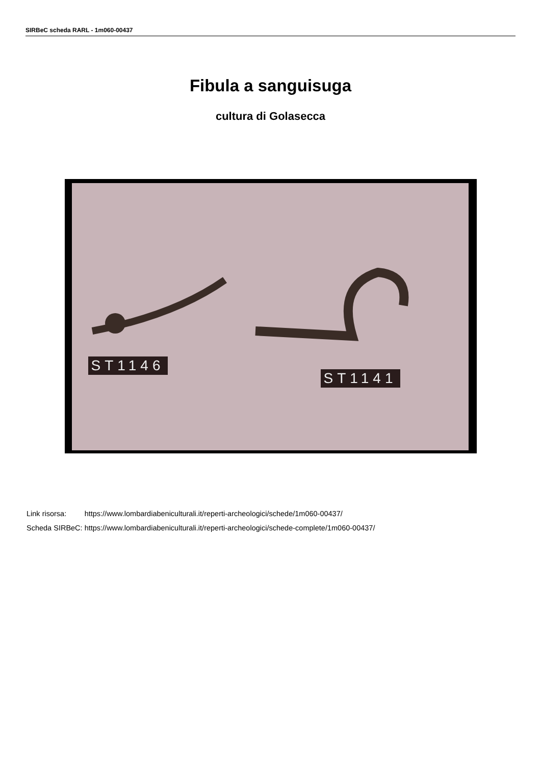SIRBeC scheda RARL - 1m060-00437
Fibula a sanguisuga
cultura di Golasecca
ST1146
ST1141
| Link risorsa: | https://www.lombardiabeniculturali.it/reperti-archeologici/schede/1m060-00437/ |
| Scheda SIRBeC: | https://www.lombardiabeniculturali.it/reperti-archeologici/schede-complete/1m060-00437/ |